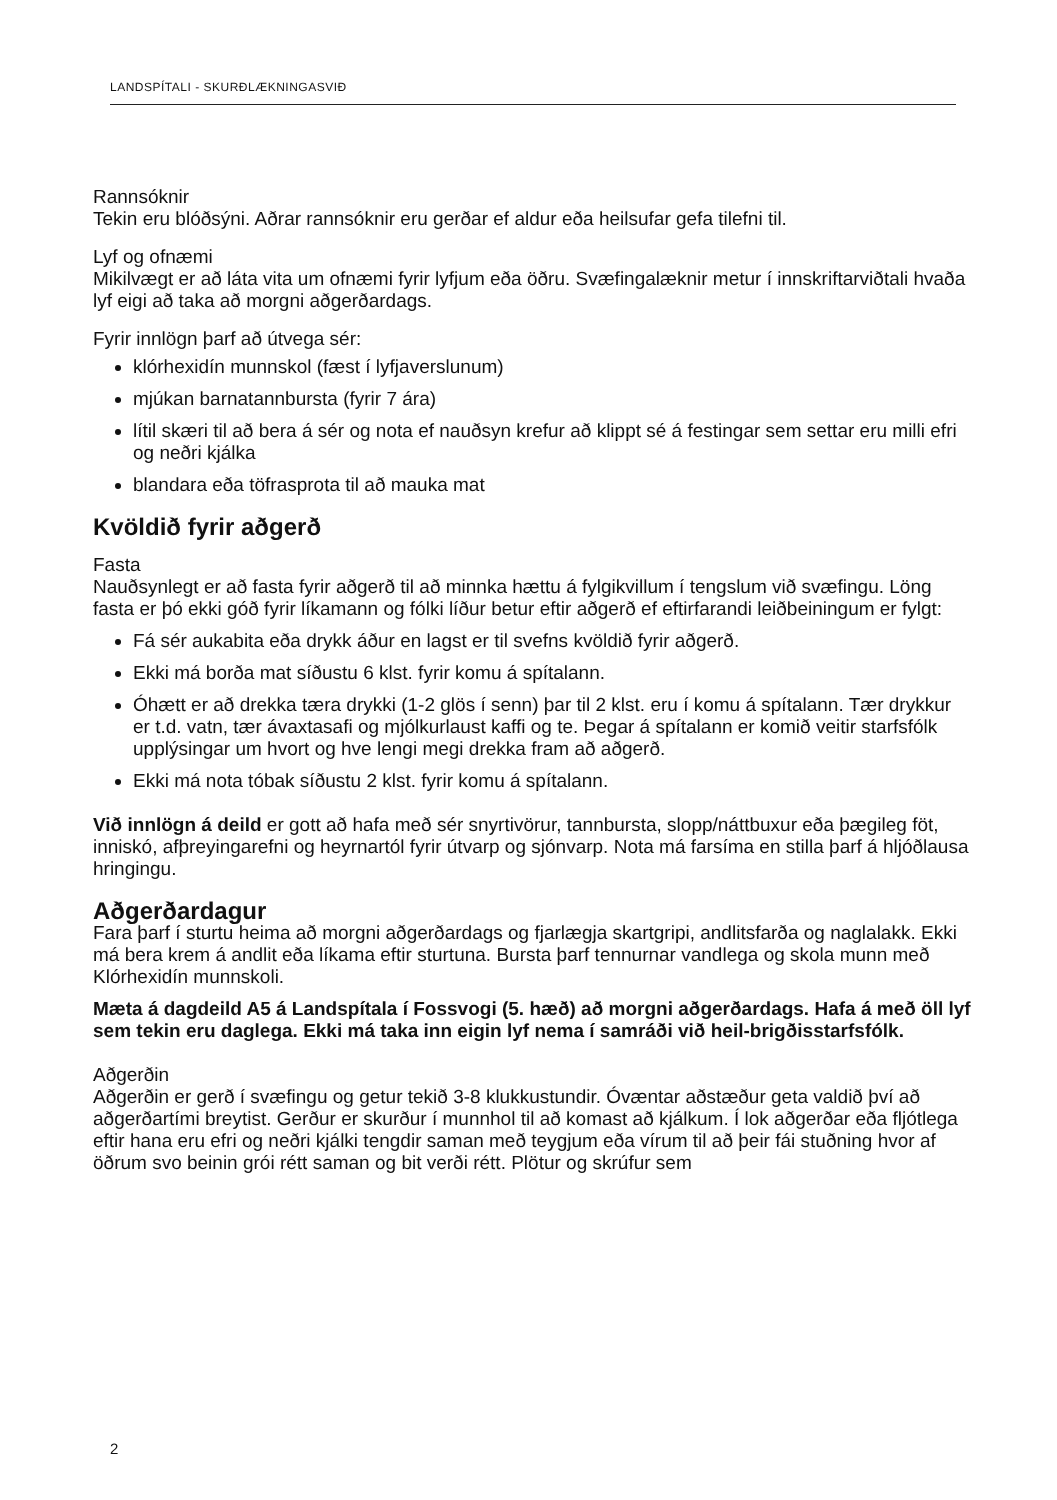LANDSPÍTALI - SKURÐLÆKNINGASVIÐ
Rannsóknir
Tekin eru blóðsýni. Aðrar rannsóknir eru gerðar ef aldur eða heilsufar gefa tilefni til.
Lyf og ofnæmi
Mikilvægt er að láta vita um ofnæmi fyrir lyfjum eða öðru. Svæfingalæknir metur í innskriftarviðtali hvaða lyf eigi að taka að morgni aðgerðardags.
Fyrir innlögn þarf að útvega sér:
klórhexidín munnskol (fæst í lyfjaverslunum)
mjúkan barnatannbursta (fyrir 7 ára)
lítil skæri til að bera á sér og nota ef nauðsyn krefur að klippt sé á festingar sem settar eru milli efri og neðri kjálka
blandara eða töfrasprota til að mauka mat
Kvöldið fyrir aðgerð
Fasta
Nauðsynlegt er að fasta fyrir aðgerð til að minnka hættu á fylgikvillum í tengslum við svæfingu. Löng fasta er þó ekki góð fyrir líkamann og fólki líður betur eftir aðgerð ef eftirfarandi leiðbeiningum er fylgt:
Fá sér aukabita eða drykk áður en lagst er til svefns kvöldið fyrir aðgerð.
Ekki má borða mat síðustu 6 klst. fyrir komu á spítalann.
Óhætt er að drekka tæra drykki (1-2 glös í senn) þar til 2 klst. eru í komu á spítalann. Tær drykkur er t.d. vatn, tær ávaxtasafi og mjólkurlaust kaffi og te. Þegar á spítalann er komið veitir starfsfólk upplýsingar um hvort og hve lengi megi drekka fram að aðgerð.
Ekki má nota tóbak síðustu 2 klst. fyrir komu á spítalann.
Við innlögn á deild er gott að hafa með sér snyrtivörur, tannbursta, slopp/náttbuxur eða þægileg föt, inniskó, afþreyingarefni og heyrnartól fyrir útvarp og sjónvarp. Nota má farsíma en stilla þarf á hljóðlausa hringingu.
Aðgerðardagur
Fara þarf í sturtu heima að morgni aðgerðardags og fjarlægja skartgripi, andlitsfarða og naglalakk. Ekki má bera krem á andlit eða líkama eftir sturtuna. Bursta þarf tennurnar vandlega og skola munn með Klórhexidín munnskoli.
Mæta á dagdeild A5 á Landspítala í Fossvogi (5. hæð) að morgni aðgerðardags. Hafa á með öll lyf sem tekin eru daglega. Ekki má taka inn eigin lyf nema í samráði við heil-brigðisstarfsfólk.
Aðgerðin
Aðgerðin er gerð í svæfingu og getur tekið 3-8 klukkustundir. Óvæntar aðstæður geta valdið því að aðgerðartími breytist. Gerður er skurður í munnhol til að komast að kjálkum. Í lok aðgerðar eða fljótlega eftir hana eru efri og neðri kjálki tengdir saman með teygjum eða vírum til að þeir fái stuðning hvor af öðrum svo beinin grói rétt saman og bit verði rétt. Plötur og skrúfur sem
2